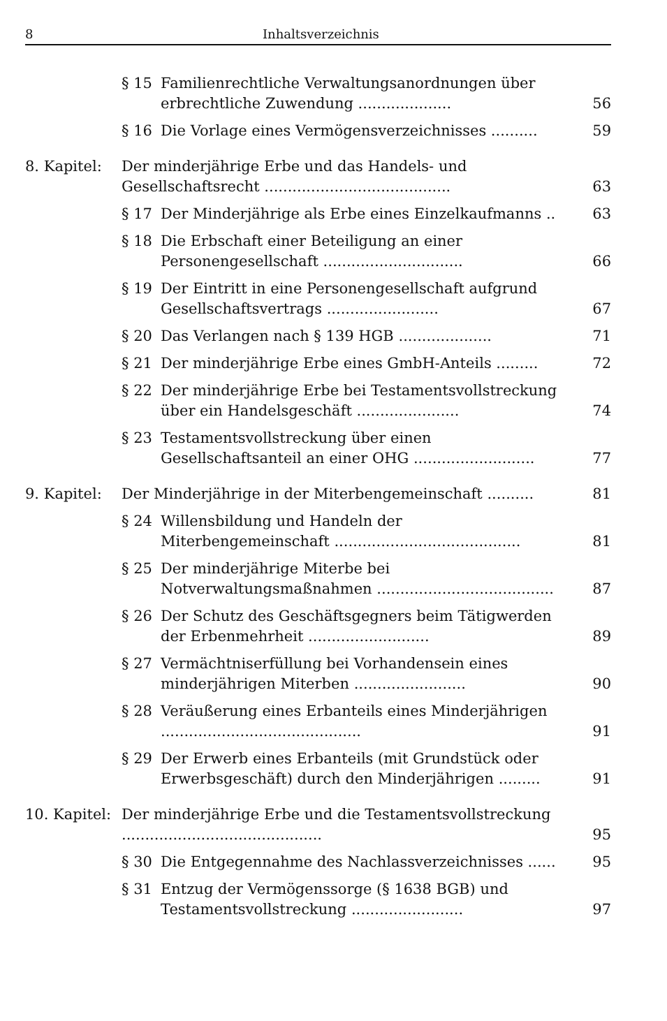8 Inhaltsverzeichnis
§ 15 Familienrechtliche Verwaltungsanordnungen über erbrechtliche Zuwendung ....................
56
§ 16 Die Vorlage eines Vermögensverzeichnisses ..........
59
8. Kapitel:
Der minderjährige Erbe und das Handels- und Gesellschaftsrecht ........................................
63
§ 17 Der Minderjährige als Erbe eines Einzelkaufmanns ..
63
§ 18 Die Erbschaft einer Beteiligung an einer Personengesellschaft ..............................
66
§ 19 Der Eintritt in eine Personengesellschaft aufgrund Gesellschaftsvertrags ........................
67
§ 20 Das Verlangen nach § 139 HGB ....................
71
§ 21 Der minderjährige Erbe eines GmbH-Anteils .........
72
§ 22 Der minderjährige Erbe bei Testamentsvollstreckung über ein Handelsgeschäft ......................
74
§ 23 Testamentsvollstreckung über einen Gesellschaftsanteil an einer OHG ..........................
77
9. Kapitel:
Der Minderjährige in der Miterbengemeinschaft ..........
81
§ 24 Willensbildung und Handeln der Miterbengemeinschaft ........................................
81
§ 25 Der minderjährige Miterbe bei Notverwaltungsmaßnahmen ......................................
87
§ 26 Der Schutz des Geschäftsgegners beim Tätigwerden der Erbenmehrheit ..........................
89
§ 27 Vermächtniserfüllung bei Vorhandensein eines minderjährigen Miterben ........................
90
§ 28 Veräußerung eines Erbanteils eines Minderjährigen ...........................................
91
§ 29 Der Erwerb eines Erbanteils (mit Grundstück oder Erwerbsgeschäft) durch den Minderjährigen .........
91
10. Kapitel:
Der minderjährige Erbe und die Testamentsvollstreckung ...........................................
95
§ 30 Die Entgegennahme des Nachlassverzeichnisses ......
95
§ 31 Entzug der Vermögenssorge (§ 1638 BGB) und Testamentsvollstreckung ........................
97